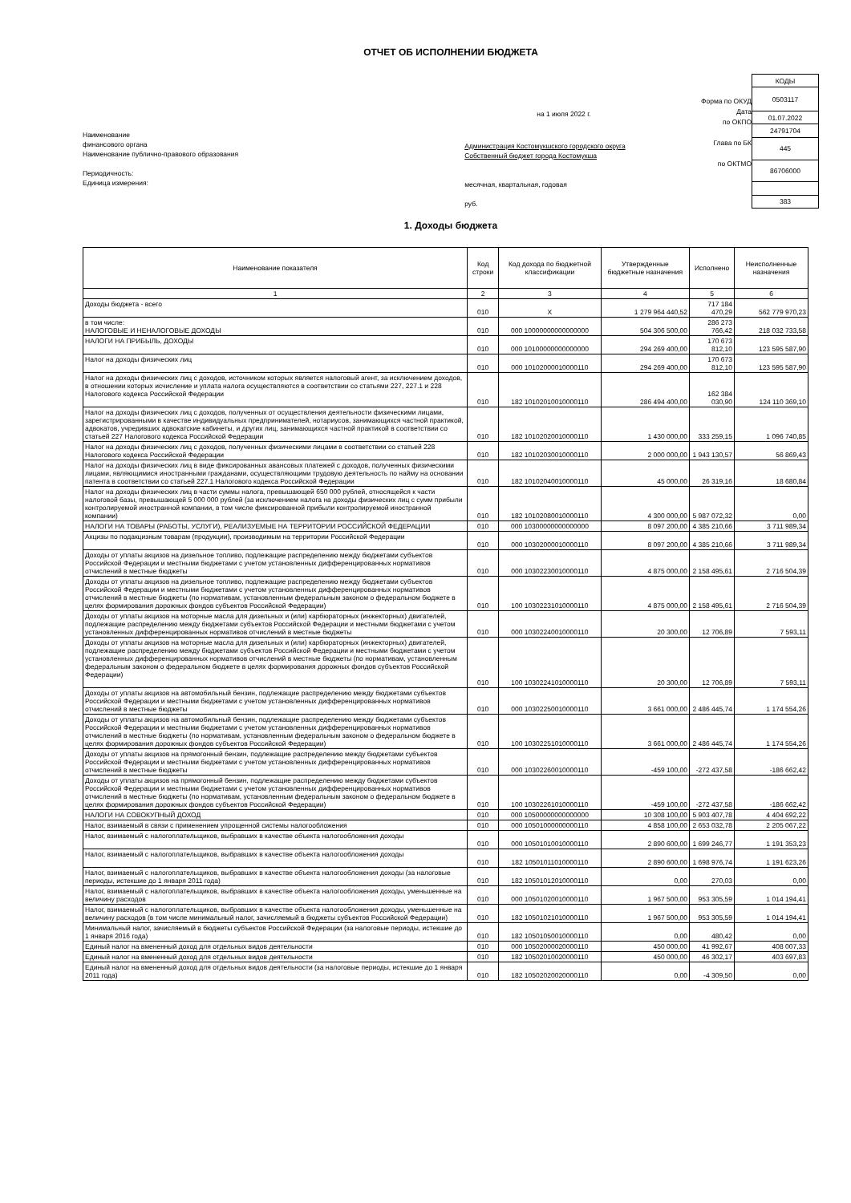ОТЧЕТ ОБ ИСПОЛНЕНИИ БЮДЖЕТА
Наименование
финансового органа
Наименование публично-правового образования
Периодичность:
Единица измерения:
на 1 июля 2022 г.
Администрация Костомукшского городского округа
Собственный бюджет города Костомукша
месячная, квартальная, годовая
руб.
Форма по ОКУД
Дата
по ОКПО
Глава по БК
по ОКТМО
| КОДЫ |
| 0503117 |
| 01.07.2022 |
| 24791704 |
| 445 |
| 86706000 |
| 383 |
1. Доходы бюджета
| Наименование показателя | Код строки | Код дохода по бюджетной классификации | Утвержденные бюджетные назначения | Исполнено | Неисполненные назначения |
| --- | --- | --- | --- | --- | --- |
| 1 | 2 | 3 | 4 | 5 | 6 |
| Доходы бюджета - всего | 010 | X | 1 279 964 440,52 | 717 184 470,29 | 562 779 970,23 |
| в том числе: НАЛОГОВЫЕ И НЕНАЛОГОВЫЕ ДОХОДЫ | 010 | 000 10000000000000000 | 504 306 500,00 | 286 273 766,42 | 218 032 733,58 |
| НАЛОГИ НА ПРИБЫЛЬ, ДОХОДЫ | 010 | 000 10100000000000000 | 294 269 400,00 | 170 673 812,10 | 123 595 587,90 |
| Налог на доходы физических лиц | 010 | 000 10102000010000110 | 294 269 400,00 | 170 673 812,10 | 123 595 587,90 |
| Налог на доходы физических лиц с доходов, источником которых является налоговый агент, за исключением доходов, в отношении которых исчисление и уплата налога осуществляются в соответствии со статьями 227, 227.1 и 228 Налогового кодекса Российской Федерации | 010 | 182 10102010010000110 | 286 494 400,00 | 162 384 030,90 | 124 110 369,10 |
| Налог на доходы физических лиц с доходов, полученных от осуществления деятельности физическими лицами, зарегистрированными в качестве индивидуальных предпринимателей, нотариусов, занимающихся частной практикой, адвокатов, учредивших адвокатские кабинеты, и других лиц, занимающихся частной практикой в соответствии со статьей 227 Налогового кодекса Российской Федерации | 010 | 182 10102020010000110 | 1 430 000,00 | 333 259,15 | 1 096 740,85 |
| Налог на доходы физических лиц с доходов, полученных физическими лицами в соответствии со статьей 228 Налогового кодекса Российской Федерации | 010 | 182 10102030010000110 | 2 000 000,00 | 1 943 130,57 | 56 869,43 |
| Налог на доходы физических лиц в виде фиксированных авансовых платежей с доходов, полученных физическими лицами, являющимися иностранными гражданами, осуществляющими трудовую деятельность по найму на основании патента в соответствии со статьей 227.1 Налогового кодекса Российской Федерации | 010 | 182 10102040010000110 | 45 000,00 | 26 319,16 | 18 680,84 |
| Налог на доходы физических лиц в части суммы налога, превышающей 650 000 рублей, относящейся к части налоговой базы, превышающей 5 000 000 рублей (за исключением налога на доходы физических лиц с сумм прибыли контролируемой иностранной компании, в том числе фиксированной прибыли контролируемой иностранной компании) | 010 | 182 10102080010000110 | 4 300 000,00 | 5 987 072,32 | 0,00 |
| НАЛОГИ НА ТОВАРЫ (РАБОТЫ, УСЛУГИ), РЕАЛИЗУЕМЫЕ НА ТЕРРИТОРИИ РОССИЙСКОЙ ФЕДЕРАЦИИ | 010 | 000 10300000000000000 | 8 097 200,00 | 4 385 210,66 | 3 711 989,34 |
| Акцизы по подакцизным товарам (продукции), производимым на территории Российской Федерации | 010 | 000 10302000010000110 | 8 097 200,00 | 4 385 210,66 | 3 711 989,34 |
| Доходы от уплаты акцизов на дизельное топливо, подлежащие распределению между бюджетами субъектов Российской Федерации и местными бюджетами с учетом установленных дифференцированных нормативов отчислений в местные бюджеты | 010 | 000 10302230010000110 | 4 875 000,00 | 2 158 495,61 | 2 716 504,39 |
| Доходы от уплаты акцизов на дизельное топливо, подлежащие распределению между бюджетами субъектов Российской Федерации и местными бюджетами с учетом установленных дифференцированных нормативов отчислений в местные бюджеты (по нормативам, установленным федеральным законом о федеральном бюджете в целях формирования дорожных фондов субъектов Российской Федерации) | 010 | 100 10302231010000110 | 4 875 000,00 | 2 158 495,61 | 2 716 504,39 |
| Доходы от уплаты акцизов на моторные масла для дизельных и (или) карбюраторных (инжекторных) двигателей, подлежащие распределению между бюджетами субъектов Российской Федерации и местными бюджетами с учетом установленных дифференцированных нормативов отчислений в местные бюджеты | 010 | 000 10302240010000110 | 20 300,00 | 12 706,89 | 7 593,11 |
| Доходы от уплаты акцизов на моторные масла для дизельных и (или) карбюраторных (инжекторных) двигателей, подлежащие распределению между бюджетами субъектов Российской Федерации и местными бюджетами с учетом установленных дифференцированных нормативов отчислений в местные бюджеты (по нормативам, установленным федеральным законом о федеральном бюджете в целях формирования дорожных фондов субъектов Российской Федерации) | 010 | 100 10302241010000110 | 20 300,00 | 12 706,89 | 7 593,11 |
| Доходы от уплаты акцизов на автомобильный бензин, подлежащие распределению между бюджетами субъектов Российской Федерации и местными бюджетами с учетом установленных дифференцированных нормативов отчислений в местные бюджеты | 010 | 000 10302250010000110 | 3 661 000,00 | 2 486 445,74 | 1 174 554,26 |
| Доходы от уплаты акцизов на автомобильный бензин, подлежащие распределению между бюджетами субъектов Российской Федерации и местными бюджетами с учетом установленных дифференцированных нормативов отчислений в местные бюджеты (по нормативам, установленным федеральным законом о федеральном бюджете в целях формирования дорожных фондов субъектов Российской Федерации) | 010 | 100 10302251010000110 | 3 661 000,00 | 2 486 445,74 | 1 174 554,26 |
| Доходы от уплаты акцизов на прямогонный бензин, подлежащие распределению между бюджетами субъектов Российской Федерации и местными бюджетами с учетом установленных дифференцированных нормативов отчислений в местные бюджеты | 010 | 000 10302260010000110 | -459 100,00 | -272 437,58 | -186 662,42 |
| Доходы от уплаты акцизов на прямогонный бензин, подлежащие распределению между бюджетами субъектов Российской Федерации и местными бюджетами с учетом установленных дифференцированных нормативов отчислений в местные бюджеты (по нормативам, установленным федеральным законом о федеральном бюджете в целях формирования дорожных фондов субъектов Российской Федерации) | 010 | 100 10302261010000110 | -459 100,00 | -272 437,58 | -186 662,42 |
| НАЛОГИ НА СОВОКУПНЫЙ ДОХОД | 010 | 000 10500000000000000 | 10 308 100,00 | 5 903 407,78 | 4 404 692,22 |
| Налог, взимаемый в связи с применением упрощенной системы налогообложения | 010 | 000 10501000000000110 | 4 858 100,00 | 2 653 032,78 | 2 205 067,22 |
| Налог, взимаемый с налогоплательщиков, выбравших в качестве объекта налогообложения доходы | 010 | 000 10501010010000110 | 2 890 600,00 | 1 699 246,77 | 1 191 353,23 |
| Налог, взимаемый с налогоплательщиков, выбравших в качестве объекта налогообложения доходы | 010 | 182 10501011010000110 | 2 890 600,00 | 1 698 976,74 | 1 191 623,26 |
| Налог, взимаемый с налогоплательщиков, выбравших в качестве объекта налогообложения доходы (за налоговые периоды, истекшие до 1 января 2011 года) | 010 | 182 10501012010000110 | 0,00 | 270,03 | 0,00 |
| Налог, взимаемый с налогоплательщиков, выбравших в качестве объекта налогообложения доходы, уменьшенные на величину расходов | 010 | 000 10501020010000110 | 1 967 500,00 | 953 305,59 | 1 014 194,41 |
| Налог, взимаемый с налогоплательщиков, выбравших в качестве объекта налогообложения доходы, уменьшенные на величину расходов (в том числе минимальный налог, зачисляемый в бюджеты субъектов Российской Федерации) | 010 | 182 10501021010000110 | 1 967 500,00 | 953 305,59 | 1 014 194,41 |
| Минимальный налог, зачисляемый в бюджеты субъектов Российской Федерации (за налоговые периоды, истекшие до 1 января 2016 года) | 010 | 182 10501050010000110 | 0,00 | 480,42 | 0,00 |
| Единый налог на вмененный доход для отдельных видов деятельности | 010 | 000 10502000020000110 | 450 000,00 | 41 992,67 | 408 007,33 |
| Единый налог на вмененный доход для отдельных видов деятельности | 010 | 182 10502010020000110 | 450 000,00 | 46 302,17 | 403 697,83 |
| Единый налог на вмененный доход для отдельных видов деятельности (за налоговые периоды, истекшие до 1 января 2011 года) | 010 | 182 10502020020000110 | 0,00 | -4 309,50 | 0,00 |